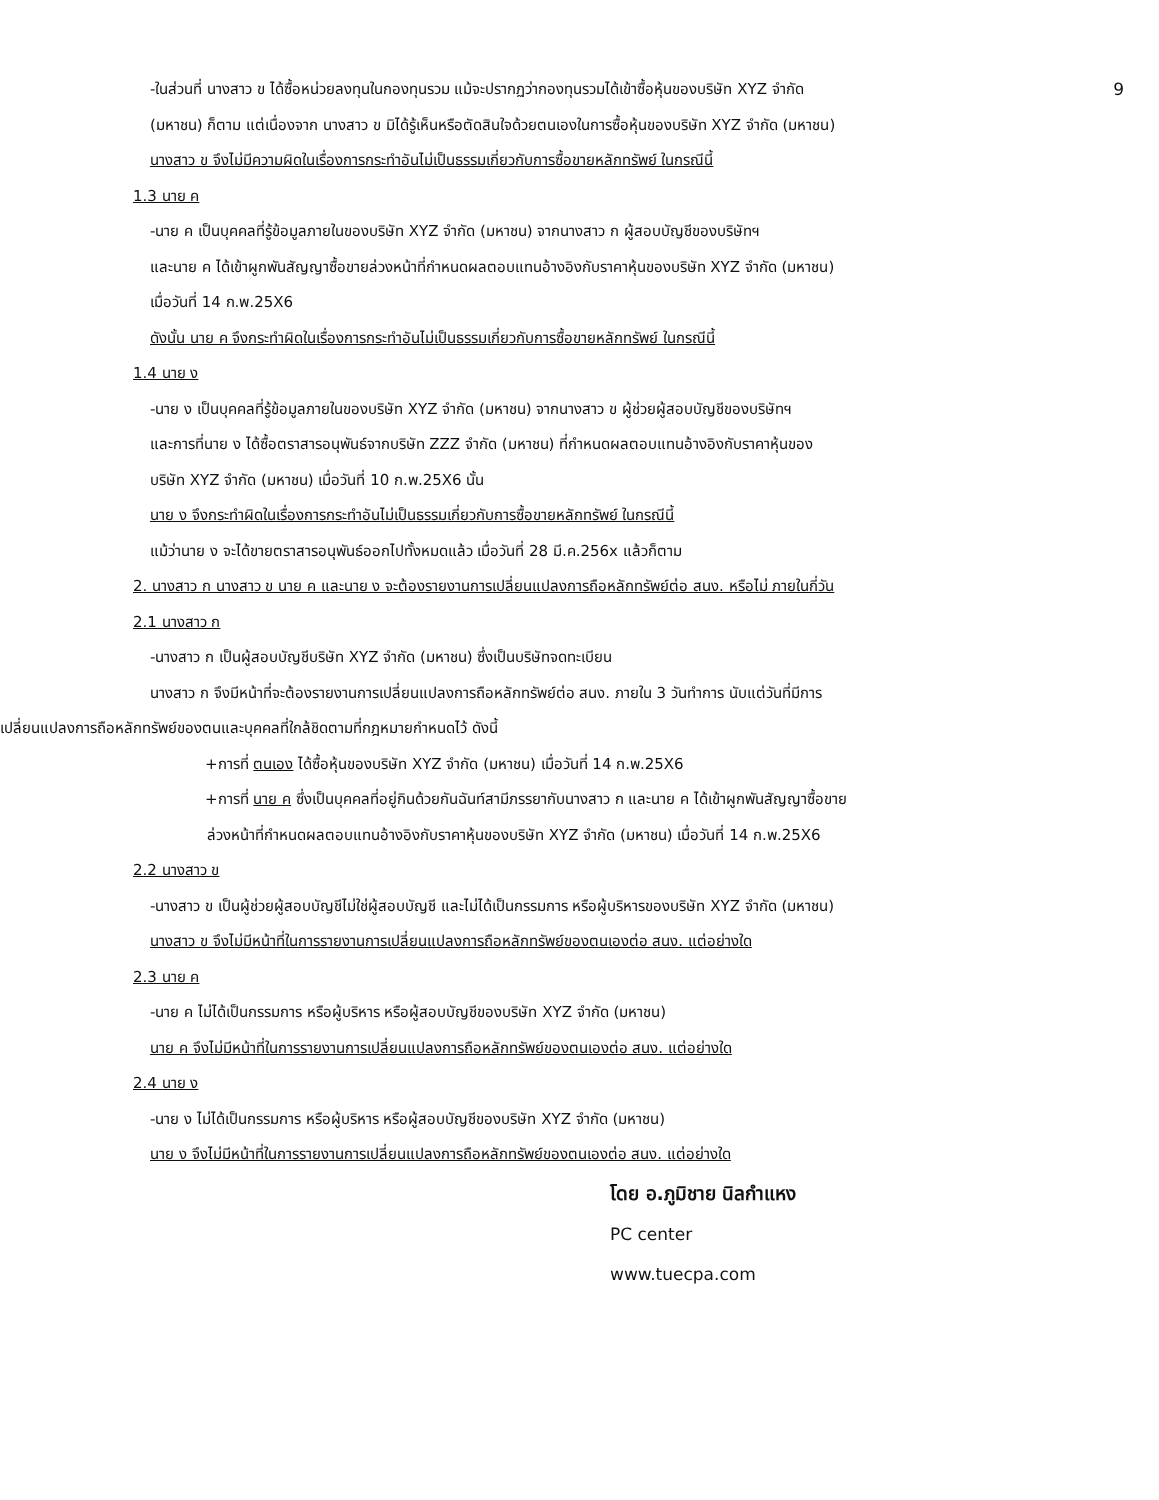-ในส่วนที่ นางสาว ข ได้ซื้อหน่วยลงทุนในกองทุนรวม แม้จะปรากฏว่ากองทุนรวมได้เข้าซื้อหุ้นของบริษัท XYZ จำกัด 9
(มหาชน) ก็ตาม แต่เนื่องจาก นางสาว ข มิได้รู้เห็นหรือตัดสินใจด้วยตนเองในการซื้อหุ้นของบริษัท XYZ จำกัด (มหาชน)
นางสาว ข จึงไม่มีความผิดในเรื่องการกระทำอันไม่เป็นธรรมเกี่ยวกับการซื้อขายหลักทรัพย์ ในกรณีนี้
1.3 นาย ค
-นาย ค เป็นบุคคลที่รู้ข้อมูลภายในของบริษัท XYZ จำกัด (มหาชน) จากนางสาว ก ผู้สอบบัญชีของบริษัทฯ
และนาย ค ได้เข้าผูกพันสัญญาซื้อขายล่วงหน้าที่กำหนดผลตอบแทนอ้างอิงกับราคาหุ้นของบริษัท XYZ จำกัด (มหาชน)
เมื่อวันที่ 14 ก.พ.25X6
ดังนั้น นาย ค จึงกระทำผิดในเรื่องการกระทำอันไม่เป็นธรรมเกี่ยวกับการซื้อขายหลักทรัพย์ ในกรณีนี้
1.4 นาย ง
-นาย ง เป็นบุคคลที่รู้ข้อมูลภายในของบริษัท XYZ จำกัด (มหาชน) จากนางสาว ข ผู้ช่วยผู้สอบบัญชีของบริษัทฯ
และการที่นาย ง ได้ซื้อตราสารอนุพันธ์จากบริษัท ZZZ จำกัด (มหาชน) ที่กำหนดผลตอบแทนอ้างอิงกับราคาหุ้นของ
บริษัท XYZ จำกัด (มหาชน) เมื่อวันที่ 10 ก.พ.25X6 นั้น
นาย ง จึงกระทำผิดในเรื่องการกระทำอันไม่เป็นธรรมเกี่ยวกับการซื้อขายหลักทรัพย์ ในกรณีนี้
แม้ว่านาย ง จะได้ขายตราสารอนุพันธ์ออกไปทั้งหมดแล้ว เมื่อวันที่ 28 มี.ค.256x แล้วก็ตาม
2. นางสาว ก นางสาว ข นาย ค และนาย ง จะต้องรายงานการเปลี่ยนแปลงการถือหลักทรัพย์ต่อ สนง. หรือไม่ ภายในกี่วัน
2.1 นางสาว ก
-นางสาว ก เป็นผู้สอบบัญชีบริษัท XYZ จำกัด (มหาชน) ซึ่งเป็นบริษัทจดทะเบียน
นางสาว ก จึงมีหน้าที่จะต้องรายงานการเปลี่ยนแปลงการถือหลักทรัพย์ต่อ สนง. ภายใน 3 วันทำการ นับแต่วันที่มีการ
เปลี่ยนแปลงการถือหลักทรัพย์ของตนและบุคคลที่ใกล้ชิดตามที่กฎหมายกำหนดไว้ ดังนี้
+การที่ ตนเอง ได้ซื้อหุ้นของบริษัท XYZ จำกัด (มหาชน) เมื่อวันที่ 14 ก.พ.25X6
+การที่ นาย ค ซึ่งเป็นบุคคลที่อยู่กินด้วยกันฉันท์สามีภรรยากับนางสาว ก และนาย ค ได้เข้าผูกพันสัญญาซื้อขาย
ล่วงหน้าที่กำหนดผลตอบแทนอ้างอิงกับราคาหุ้นของบริษัท XYZ จำกัด (มหาชน) เมื่อวันที่ 14 ก.พ.25X6
2.2 นางสาว ข
-นางสาว ข เป็นผู้ช่วยผู้สอบบัญชีไม่ใช่ผู้สอบบัญชี และไม่ได้เป็นกรรมการ หรือผู้บริหารของบริษัท XYZ จำกัด (มหาชน)
นางสาว ข จึงไม่มีหน้าที่ในการรายงานการเปลี่ยนแปลงการถือหลักทรัพย์ของตนเองต่อ สนง. แต่อย่างใด
2.3 นาย ค
-นาย ค ไม่ได้เป็นกรรมการ หรือผู้บริหาร หรือผู้สอบบัญชีของบริษัท XYZ จำกัด (มหาชน)
นาย ค จึงไม่มีหน้าที่ในการรายงานการเปลี่ยนแปลงการถือหลักทรัพย์ของตนเองต่อ สนง. แต่อย่างใด
2.4 นาย ง
-นาย ง ไม่ได้เป็นกรรมการ หรือผู้บริหาร หรือผู้สอบบัญชีของบริษัท XYZ จำกัด (มหาชน)
นาย ง จึงไม่มีหน้าที่ในการรายงานการเปลี่ยนแปลงการถือหลักทรัพย์ของตนเองต่อ สนง. แต่อย่างใด
โดย อ.ภูมิชาย นิลกำแหง
PC center
www.tuecpa.com